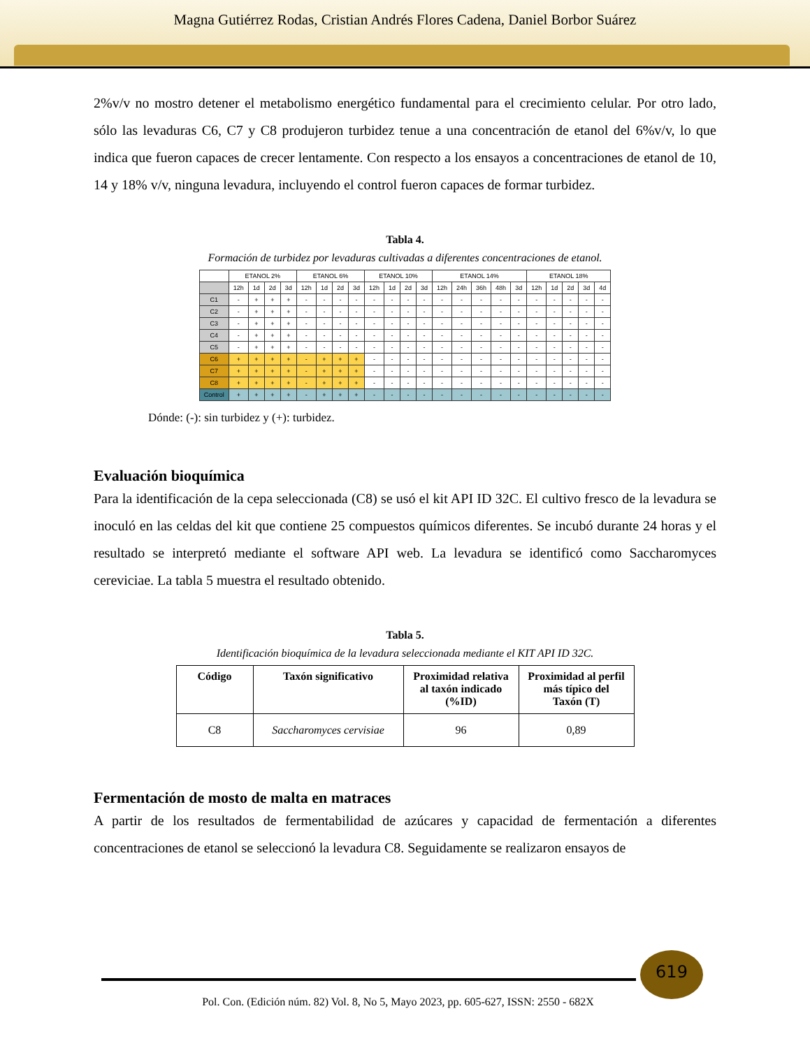Magna Gutiérrez Rodas, Cristian Andrés Flores Cadena, Daniel Borbor Suárez
2%v/v no mostro detener el metabolismo energético fundamental para el crecimiento celular. Por otro lado, sólo las levaduras C6, C7 y C8 produjeron turbidez tenue a una concentración de etanol del 6%v/v, lo que indica que fueron capaces de crecer lentamente. Con respecto a los ensayos a concentraciones de etanol de 10, 14 y 18% v/v, ninguna levadura, incluyendo el control fueron capaces de formar turbidez.
Tabla 4.
Formación de turbidez por levaduras cultivadas a diferentes concentraciones de etanol.
| | ETANOL 2% | | | | ETANOL 6% | | | | ETANOL 10% | | | | ETANOL 14% | | | | | ETANOL 18% | | | | |
| | 12h | 1d | 2d | 3d | 12h | 1d | 2d | 3d | 12h | 1d | 2d | 3d | 12h | 24h | 36h | 48h | 3d | 12h | 1d | 2d | 3d | 4d |
| C1 | - | + | + | + | - | - | - | - | - | - | - | - | - | - | - | - | - | - | - | - | - | - |
| C2 | - | + | + | + | - | - | - | - | - | - | - | - | - | - | - | - | - | - | - | - | - | - |
| C3 | - | + | + | + | - | - | - | - | - | - | - | - | - | - | - | - | - | - | - | - | - | - |
| C4 | - | + | + | + | - | - | - | - | - | - | - | - | - | - | - | - | - | - | - | - | - | - |
| C5 | - | + | + | + | - | - | - | - | - | - | - | - | - | - | - | - | - | - | - | - | - | - |
| C6 | + | + | + | + | - | + | + | + | - | - | - | - | - | - | - | - | - | - | - | - | - | - |
| C7 | + | + | + | + | - | + | + | + | - | - | - | - | - | - | - | - | - | - | - | - | - | - |
| C8 | + | + | + | + | - | + | + | + | - | - | - | - | - | - | - | - | - | - | - | - | - | - |
| Control | + | + | + | + | - | + | + | + | - | - | - | - | - | - | - | - | - | - | - | - | - | - |
Dónde: (-): sin turbidez y (+): turbidez.
Evaluación bioquímica
Para la identificación de la cepa seleccionada (C8) se usó el kit API ID 32C. El cultivo fresco de la levadura se inoculó en las celdas del kit que contiene 25 compuestos químicos diferentes. Se incubó durante 24 horas y el resultado se interpretó mediante el software API web. La levadura se identificó como Saccharomyces cereviciae. La tabla 5 muestra el resultado obtenido.
Tabla 5.
Identificación bioquímica de la levadura seleccionada mediante el KIT API ID 32C.
| Código | Taxón significativo | Proximidad relativa al taxón indicado (%ID) | Proximidad al perfil más típico del Taxón (T) |
| --- | --- | --- | --- |
| C8 | Saccharomyces cervisiae | 96 | 0,89 |
Fermentación de mosto de malta en matraces
A partir de los resultados de fermentabilidad de azúcares y capacidad de fermentación a diferentes concentraciones de etanol se seleccionó la levadura C8. Seguidamente se realizaron ensayos de
619
Pol. Con. (Edición núm. 82) Vol. 8, No 5, Mayo 2023, pp. 605-627, ISSN: 2550 - 682X